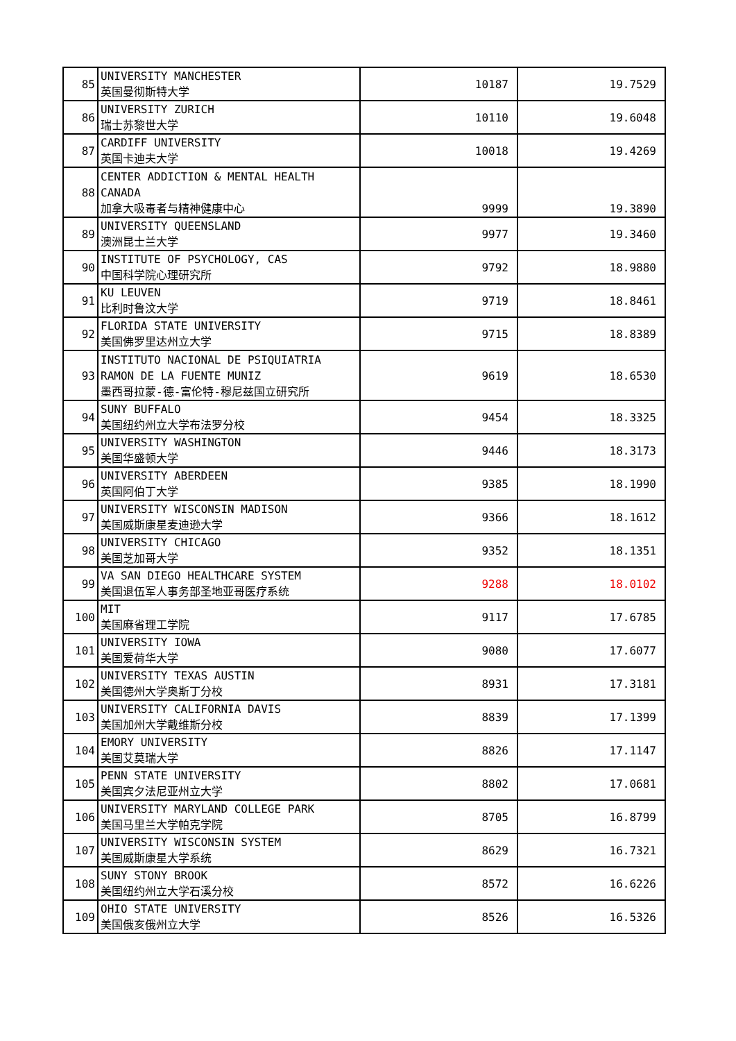| 85 | UNIVERSITY MANCHESTER 英国曼彻斯特大学 | 10187 | 19.7529 |
| 86 | UNIVERSITY ZURICH 瑞士苏黎世大学 | 10110 | 19.6048 |
| 87 | CARDIFF UNIVERSITY 英国卡迪夫大学 | 10018 | 19.4269 |
| 88 | CENTER ADDICTION & MENTAL HEALTH CANADA 加拿大吸毒者与精神健康中心 | 9999 | 19.3890 |
| 89 | UNIVERSITY QUEENSLAND 澳洲昆士兰大学 | 9977 | 19.3460 |
| 90 | INSTITUTE OF PSYCHOLOGY, CAS 中国科学院心理研究所 | 9792 | 18.9880 |
| 91 | KU LEUVEN 比利时鲁汶大学 | 9719 | 18.8461 |
| 92 | FLORIDA STATE UNIVERSITY 美国佛罗里达州立大学 | 9715 | 18.8389 |
| 93 | INSTITUTO NACIONAL DE PSIQUIATRIA RAMON DE LA FUENTE MUNIZ 墨西哥拉蒙-德-富伦特-穆尼兹国立研究所 | 9619 | 18.6530 |
| 94 | SUNY BUFFALO 美国纽约州立大学布法罗分校 | 9454 | 18.3325 |
| 95 | UNIVERSITY WASHINGTON 美国华盛顿大学 | 9446 | 18.3173 |
| 96 | UNIVERSITY ABERDEEN 英国阿伯丁大学 | 9385 | 18.1990 |
| 97 | UNIVERSITY WISCONSIN MADISON 美国威斯康星麦迪逊大学 | 9366 | 18.1612 |
| 98 | UNIVERSITY CHICAGO 美国芝加哥大学 | 9352 | 18.1351 |
| 99 | VA SAN DIEGO HEALTHCARE SYSTEM 美国退伍军人事务部圣地亚哥医疗系统 | 9288 | 18.0102 |
| 100 | MIT 美国麻省理工学院 | 9117 | 17.6785 |
| 101 | UNIVERSITY IOWA 美国爱荷华大学 | 9080 | 17.6077 |
| 102 | UNIVERSITY TEXAS AUSTIN 美国德州大学奥斯丁分校 | 8931 | 17.3181 |
| 103 | UNIVERSITY CALIFORNIA DAVIS 美国加州大学戴维斯分校 | 8839 | 17.1399 |
| 104 | EMORY UNIVERSITY 美国艾莫瑞大学 | 8826 | 17.1147 |
| 105 | PENN STATE UNIVERSITY 美国宾夕法尼亚州立大学 | 8802 | 17.0681 |
| 106 | UNIVERSITY MARYLAND COLLEGE PARK 美国马里兰大学帕克学院 | 8705 | 16.8799 |
| 107 | UNIVERSITY WISCONSIN SYSTEM 美国威斯康星大学系统 | 8629 | 16.7321 |
| 108 | SUNY STONY BROOK 美国纽约州立大学石溪分校 | 8572 | 16.6226 |
| 109 | OHIO STATE UNIVERSITY 美国俄亥俄州立大学 | 8526 | 16.5326 |